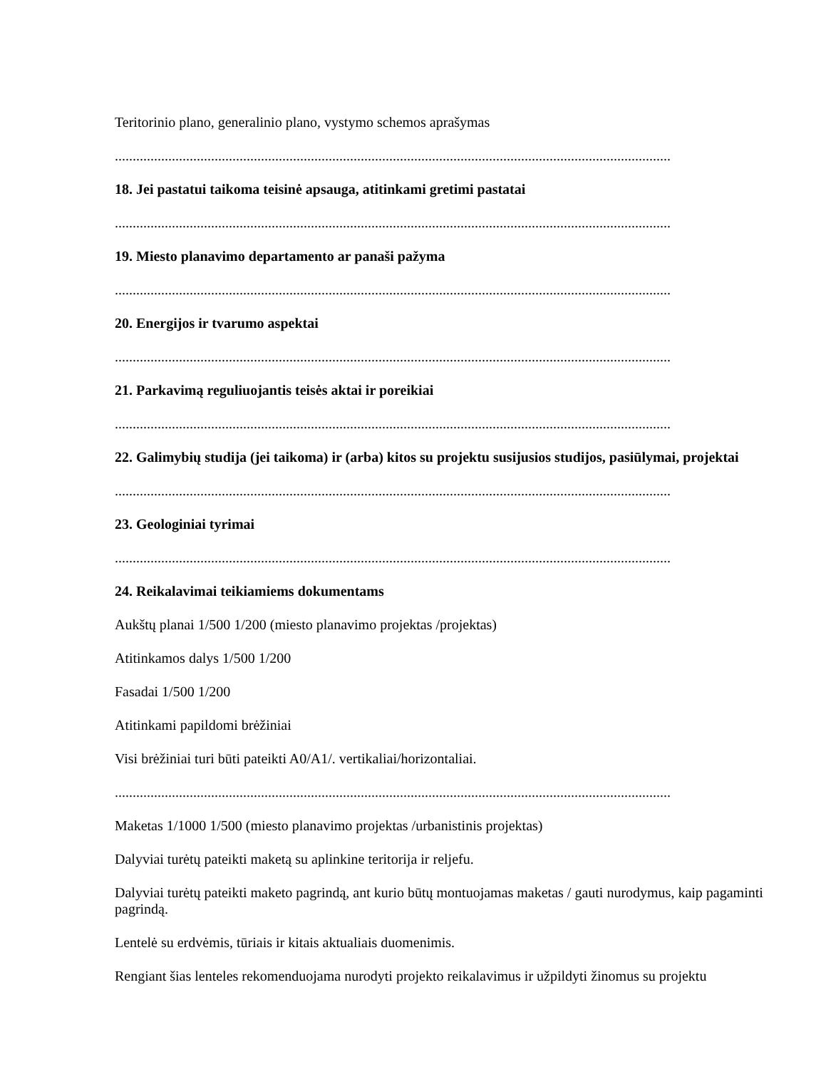Teritorinio plano, generalinio plano, vystymo schemos aprašymas
............................................................................................................................................................
18. Jei pastatui taikoma teisinė apsauga, atitinkami gretimi pastatai
............................................................................................................................................................
19. Miesto planavimo departamento ar panaši pažyma
............................................................................................................................................................
20. Energijos ir tvarumo aspektai
............................................................................................................................................................
21. Parkavimą reguliuojantis teisės aktai ir poreikiai
............................................................................................................................................................
22. Galimybių studija (jei taikoma) ir (arba) kitos su projektu susijusios studijos, pasiūlymai, projektai
............................................................................................................................................................
23. Geologiniai tyrimai
............................................................................................................................................................
24. Reikalavimai teikiamiems dokumentams
Aukštų planai 1/500 1/200 (miesto planavimo projektas /projektas)
Atitinkamos dalys 1/500 1/200
Fasadai 1/500 1/200
Atitinkami papildomi brėžiniai
Visi brėžiniai turi būti pateikti A0/A1/. vertikaliai/horizontaliai.
............................................................................................................................................................
Maketas 1/1000 1/500 (miesto planavimo projektas /urbanistinis projektas)
Dalyviai turėtų pateikti maketą su aplinkine teritorija ir reljefu.
Dalyviai turėtų pateikti maketo pagrindą, ant kurio būtų montuojamas maketas / gauti nurodymus, kaip pagaminti pagrindą.
Lentelė su erdvėmis, tūriais ir kitais aktualiais duomenimis.
Rengiant šias lenteles rekomenduojama nurodyti projekto reikalavimus ir užpildyti žinomus su projektu